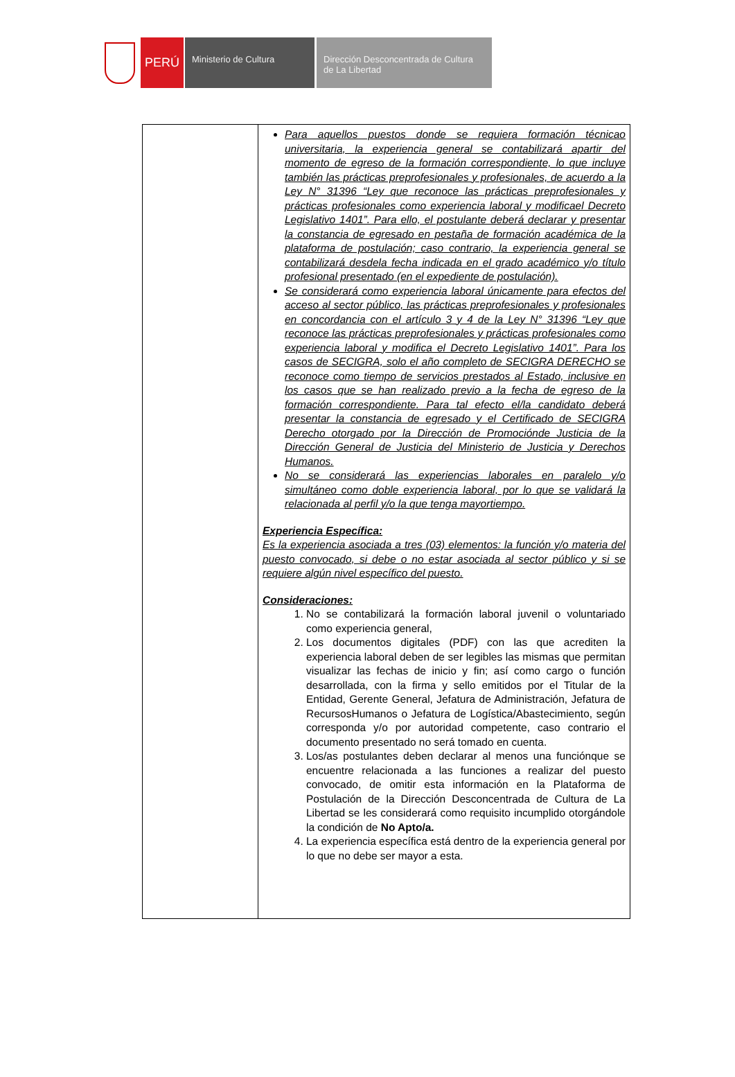PERÚ
Ministerio de Cultura Dirección Desconcentrada de Cultura de La Libertad
| | Para aquellos puestos donde se requiera formación técnicao universitaria, la experiencia general se contabilizará apartir del momento de egreso de la formación correspondiente, lo que incluye también las prácticas preprofesionales y profesionales, de acuerdo a la Ley N° 31396 “Ley que reconoce las prácticas preprofesionales y prácticas profesionales como experiencia laboral y modificael Decreto Legislativo 1401”. Para ello, el postulante deberá declarar y presentar la constancia de egresado en pestaña de formación académica de la plataforma de postulación; caso contrario, la experiencia general se contabilizará desdela fecha indicada en el grado académico y/o título profesional presentado (en el expediente de postulación). Se considerará como experiencia laboral únicamente para efectos del acceso al sector público, las prácticas preprofesionales y profesionales en concordancia con el artículo 3 y 4 de la Ley N° 31396 “Ley que reconoce las prácticas preprofesionales y prácticas profesionales como experiencia laboral y modifica el Decreto Legislativo 1401”. Para los casos de SECIGRA, solo el año completo de SECIGRA DERECHO se reconoce como tiempo de servicios prestados al Estado, inclusive en los casos que se han realizado previo a la fecha de egreso de la formación correspondiente. Para tal efecto el/la candidato deberá presentar la constancia de egresado y el Certificado de SECIGRA Derecho otorgado por la Dirección de Promociónde Justicia de la Dirección General de Justicia del Ministerio de Justicia y Derechos Humanos. No se considerará las experiencias laborales en paralelo y/o simultáneo como doble experiencia laboral, por lo que se validará la relacionada al perfil y/o la que tenga mayortiempo. Experiencia Específica: Es la experiencia asociada a tres (03) elementos: la función y/o materia del puesto convocado, si debe o no estar asociada al sector público y si se requiere algún nivel específico del puesto. Consideraciones: 1. No se contabilizará la formación laboral juvenil o voluntariado como experiencia general, 2. Los documentos digitales (PDF) con las que acrediten la experiencia laboral deben de ser legibles las mismas que permitan visualizar las fechas de inicio y fin; así como cargo o función desarrollada, con la firma y sello emitidos por el Titular de la Entidad, Gerente General, Jefatura de Administración, Jefatura de RecursosHumanos o Jefatura de Logística/Abastecimiento, según corresponda y/o por autoridad competente, caso contrario el documento presentado no será tomado en cuenta. 3. Los/as postulantes deben declarar al menos una funciónque se encuentre relacionada a las funciones a realizar del puesto convocado, de omitir esta información en la Plataforma de Postulación de la Dirección Desconcentrada de Cultura de La Libertad se les considerará como requisito incumplido otorgándole la condición de No Apto/a. 4. La experiencia específica está dentro de la experiencia general por lo que no debe ser mayor a esta. |